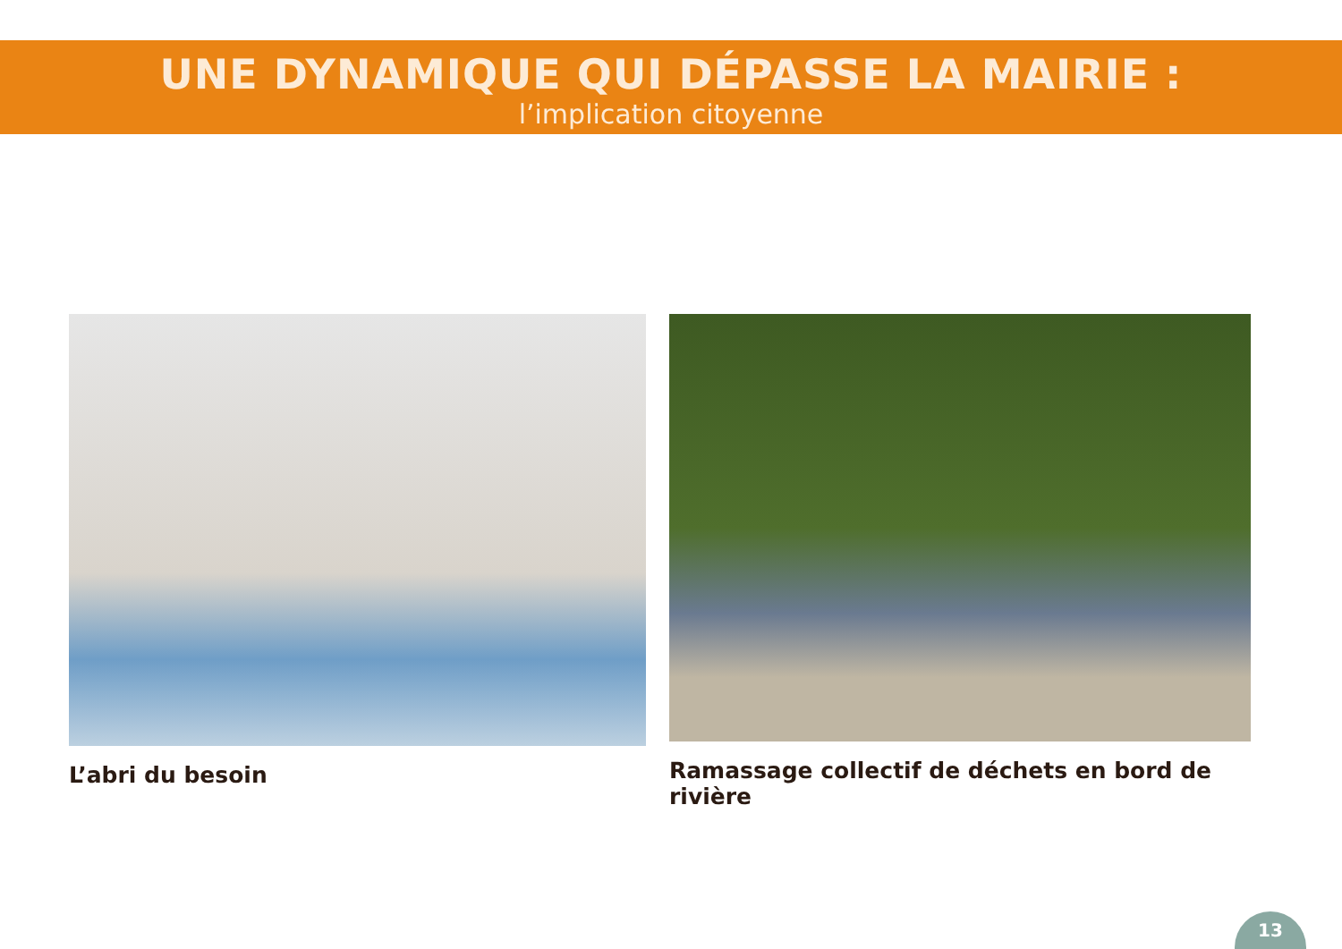UNE DYNAMIQUE QUI DÉPASSE LA MAIRIE :
l’implication citoyenne
L’abri du besoin Ramassage collectif de déchets en bord de rivière
13